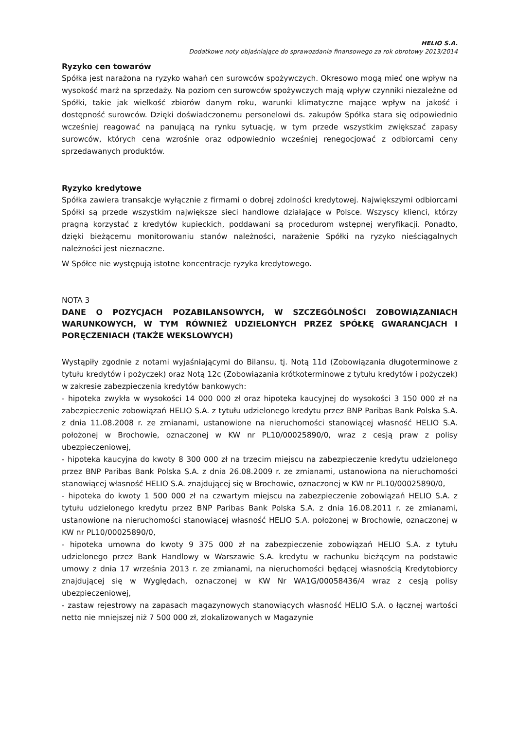HELIO S.A.
Dodatkowe noty objaśniające do sprawozdania finansowego za rok obrotowy 2013/2014
Ryzyko cen towarów
Spółka jest narażona na ryzyko wahań cen surowców spożywczych. Okresowo mogą mieć one wpływ na wysokość marż na sprzedaży. Na poziom cen surowców spożywczych mają wpływ czynniki niezależne od Spółki, takie jak wielkość zbiorów danym roku, warunki klimatyczne mające wpływ na jakość i dostępność surowców. Dzięki doświadczonemu personelowi ds. zakupów Spółka stara się odpowiednio wcześniej reagować na panującą na rynku sytuację, w tym przede wszystkim zwiększać zapasy surowców, których cena wzrośnie oraz odpowiednio wcześniej renegocjować z odbiorcami ceny sprzedawanych produktów.
Ryzyko kredytowe
Spółka zawiera transakcje wyłącznie z firmami o dobrej zdolności kredytowej. Największymi odbiorcami Spółki są przede wszystkim największe sieci handlowe działające w Polsce. Wszyscy klienci, którzy pragną korzystać z kredytów kupieckich, poddawani są procedurom wstępnej weryfikacji. Ponadto, dzięki bieżącemu monitorowaniu stanów należności, narażenie Spółki na ryzyko nieściągalnych należności jest nieznaczne.
W Spółce nie występują istotne koncentracje ryzyka kredytowego.
NOTA 3
DANE O POZYCJACH POZABILANSOWYCH, W SZCZEGÓLNOŚCI ZOBOWIĄZANIACH WARUNKOWYCH, W TYM RÓWNIEŻ UDZIELONYCH PRZEZ SPÓŁKĘ GWARANCJACH I PORĘCZENIACH (TAKŻE WEKSLOWYCH)
Wystąpiły zgodnie z notami wyjaśniającymi do Bilansu, tj. Notą 11d (Zobowiązania długoterminowe z tytułu kredytów i pożyczek) oraz Notą 12c (Zobowiązania krótkoterminowe z tytułu kredytów i pożyczek) w zakresie zabezpieczenia kredytów bankowych:
- hipoteka zwykła w wysokości 14 000 000 zł oraz hipoteka kaucyjnej do wysokości 3 150 000 zł na zabezpieczenie zobowiązań HELIO S.A. z tytułu udzielonego kredytu przez BNP Paribas Bank Polska S.A. z dnia 11.08.2008 r. ze zmianami, ustanowione na nieruchomości stanowiącej własność HELIO S.A. położonej w Brochowie, oznaczonej w KW nr PL10/00025890/0, wraz z cesją praw z polisy ubezpieczeniowej,
- hipoteka kaucyjna do kwoty 8 300 000 zł na trzecim miejscu na zabezpieczenie kredytu udzielonego przez BNP Paribas Bank Polska S.A. z dnia 26.08.2009 r. ze zmianami, ustanowiona na nieruchomości stanowiącej własność HELIO S.A. znajdującej się w Brochowie, oznaczonej w KW nr PL10/00025890/0,
- hipoteka do kwoty 1 500 000 zł na czwartym miejscu na zabezpieczenie zobowiązań HELIO S.A. z tytułu udzielonego kredytu przez BNP Paribas Bank Polska S.A. z dnia 16.08.2011 r. ze zmianami, ustanowione na nieruchomości stanowiącej własność HELIO S.A. położonej w Brochowie, oznaczonej w KW nr PL10/00025890/0,
- hipoteka umowna do kwoty 9 375 000 zł na zabezpieczenie zobowiązań HELIO S.A. z tytułu udzielonego przez Bank Handlowy w Warszawie S.A. kredytu w rachunku bieżącym na podstawie umowy z dnia 17 września 2013 r. ze zmianami, na nieruchomości będącej własnością Kredytobiorcy znajdującej się w Wyględach, oznaczonej w KW Nr WA1G/00058436/4 wraz z cesją polisy ubezpieczeniowej,
- zastaw rejestrowy na zapasach magazynowych stanowiących własność HELIO S.A. o łącznej wartości netto nie mniejszej niż 7 500 000 zł, zlokalizowanych w Magazynie